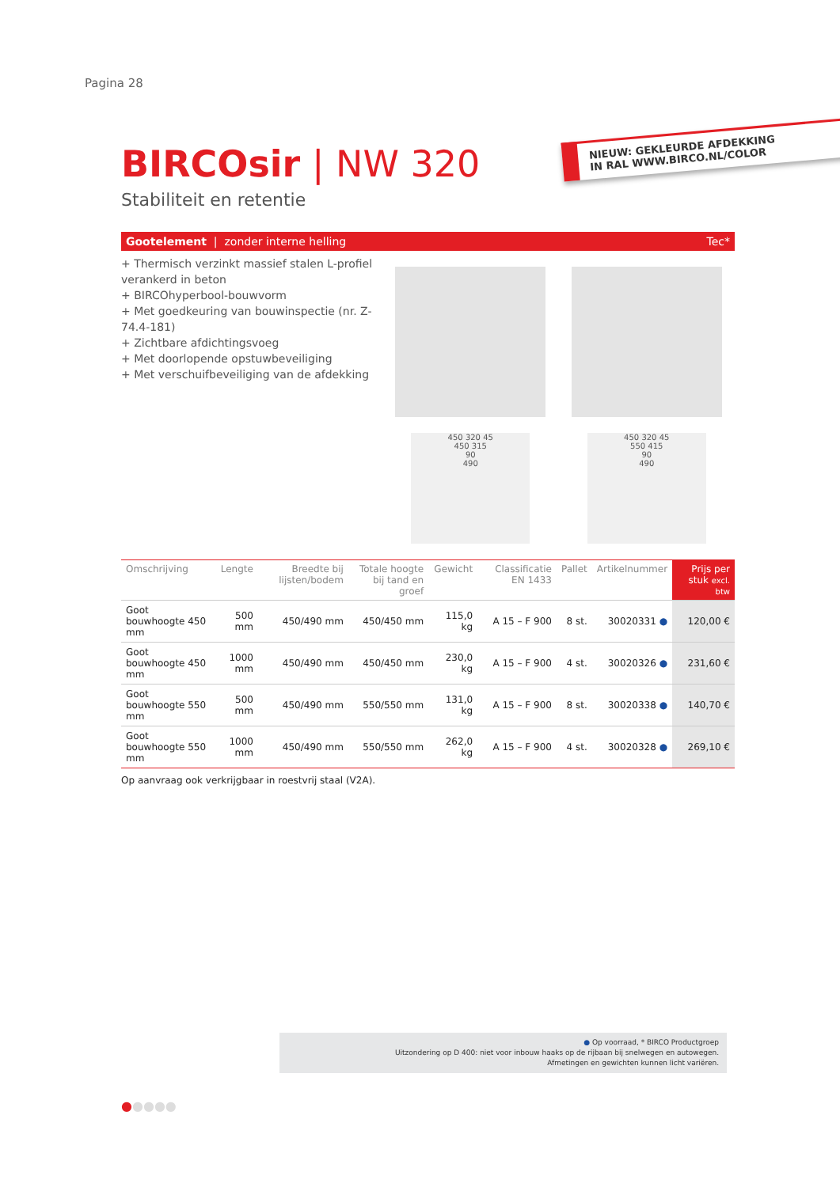Pagina 28
NIEUW: GEKLEURDE AFDEKKING
IN RAL WWW.BIRCO.NL/COLOR
BIRCOsir | NW 320
Stabiliteit en retentie
Gootelement | zonder interne helling Tec*
+ Thermisch verzinkt massief stalen L-profiel verankerd in beton
+ BIRCOhyperbool-bouwvorm
+ Met goedkeuring van bouwinspectie (nr. Z-74.4-181)
+ Zichtbare afdichtingsvoeg
+ Met doorlopende opstuwbeveiliging
+ Met verschuifbeveiliging van de afdekking
450 320 45
450 315
90
490
450 320 45
550 415
90
490
| Omschrijving | Lengte | Breedte bij lijsten/bodem | Totale hoogte bij tand en groef | Gewicht | Classificatie EN 1433 | Pallet | Artikelnummer | Prijs per stuk excl. btw |
| --- | --- | --- | --- | --- | --- | --- | --- | --- |
| Goot bouwhoogte 450 mm | 500 mm | 450/490 mm | 450/450 mm | 115,0 kg | A 15 – F 900 | 8 st. | 30020331 ● | 120,00 € |
| Goot bouwhoogte 450 mm | 1000 mm | 450/490 mm | 450/450 mm | 230,0 kg | A 15 – F 900 | 4 st. | 30020326 ● | 231,60 € |
| Goot bouwhoogte 550 mm | 500 mm | 450/490 mm | 550/550 mm | 131,0 kg | A 15 – F 900 | 8 st. | 30020338 ● | 140,70 € |
| Goot bouwhoogte 550 mm | 1000 mm | 450/490 mm | 550/550 mm | 262,0 kg | A 15 – F 900 | 4 st. | 30020328 ● | 269,10 € |
Op aanvraag ook verkrijgbaar in roestvrij staal (V2A).
● Op voorraad, * BIRCO Productgroep
Uitzondering op D 400: niet voor inbouw haaks op de rijbaan bij snelwegen en autowegen.
Afmetingen en gewichten kunnen licht variëren.
●●●●●